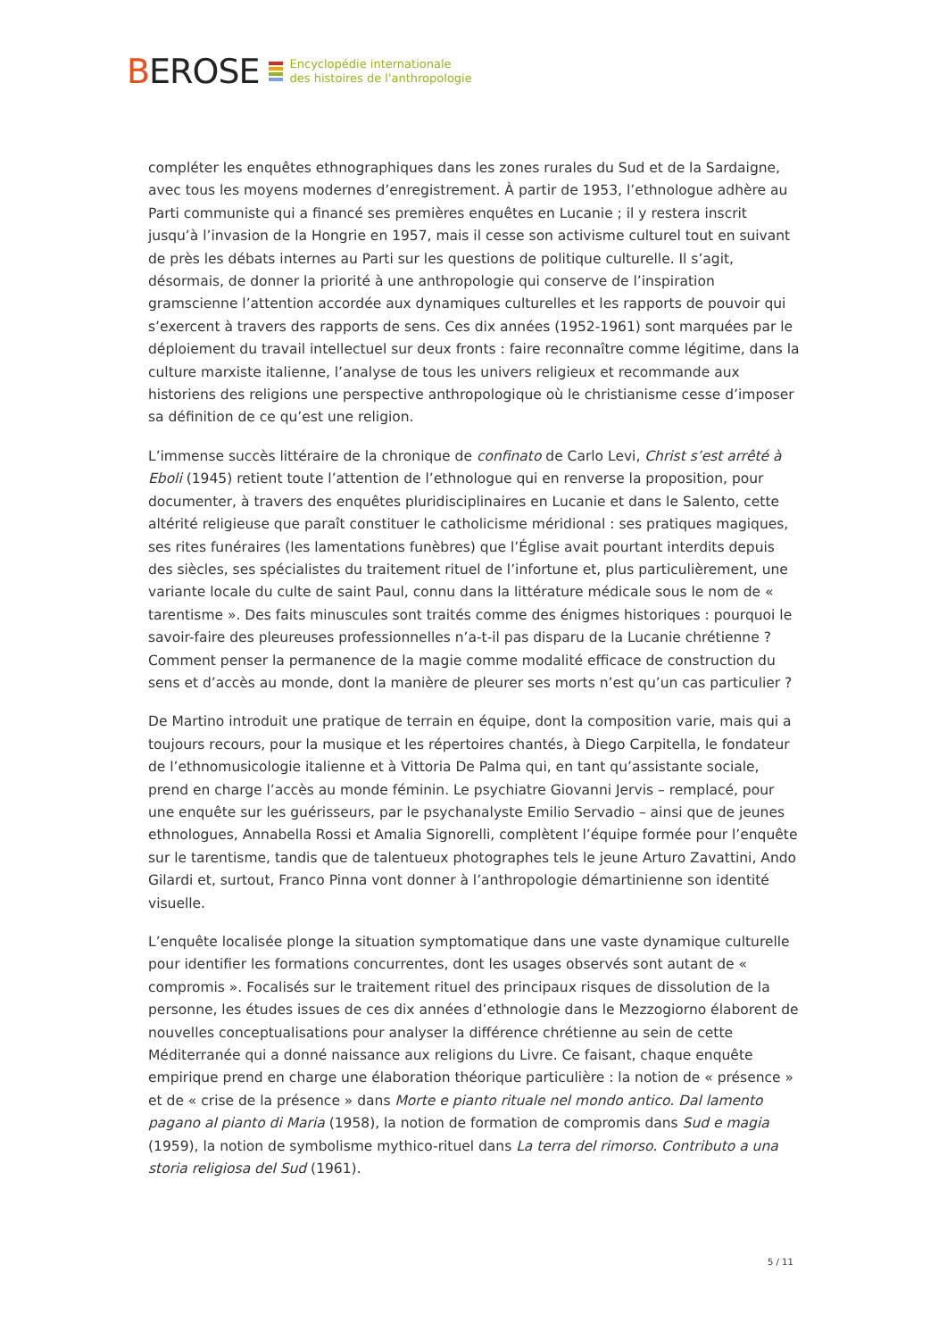BEROSE
Encyclopédie internationale
des histoires de l'anthropologie
compléter les enquêtes ethnographiques dans les zones rurales du Sud et de la Sardaigne, avec tous les moyens modernes d’enregistrement. À partir de 1953, l’ethnologue adhère au Parti communiste qui a financé ses premières enquêtes en Lucanie ; il y restera inscrit jusqu’à l’invasion de la Hongrie en 1957, mais il cesse son activisme culturel tout en suivant de près les débats internes au Parti sur les questions de politique culturelle. Il s’agit, désormais, de donner la priorité à une anthropologie qui conserve de l’inspiration gramscienne l’attention accordée aux dynamiques culturelles et les rapports de pouvoir qui s’exercent à travers des rapports de sens. Ces dix années (1952-1961) sont marquées par le déploiement du travail intellectuel sur deux fronts : faire reconnaître comme légitime, dans la culture marxiste italienne, l’analyse de tous les univers religieux et recommande aux historiens des religions une perspective anthropologique où le christianisme cesse d’imposer sa définition de ce qu’est une religion.
L’immense succès littéraire de la chronique de confinato de Carlo Levi, Christ s’est arrêté à Eboli (1945) retient toute l’attention de l’ethnologue qui en renverse la proposition, pour documenter, à travers des enquêtes pluridisciplinaires en Lucanie et dans le Salento, cette altérité religieuse que paraît constituer le catholicisme méridional : ses pratiques magiques, ses rites funéraires (les lamentations funèbres) que l’Église avait pourtant interdits depuis des siècles, ses spécialistes du traitement rituel de l’infortune et, plus particulièrement, une variante locale du culte de saint Paul, connu dans la littérature médicale sous le nom de « tarentisme ». Des faits minuscules sont traités comme des énigmes historiques : pourquoi le savoir-faire des pleureuses professionnelles n’a-t-il pas disparu de la Lucanie chrétienne ? Comment penser la permanence de la magie comme modalité efficace de construction du sens et d’accès au monde, dont la manière de pleurer ses morts n’est qu’un cas particulier ?
De Martino introduit une pratique de terrain en équipe, dont la composition varie, mais qui a toujours recours, pour la musique et les répertoires chantés, à Diego Carpitella, le fondateur de l’ethnomusicologie italienne et à Vittoria De Palma qui, en tant qu’assistante sociale, prend en charge l’accès au monde féminin. Le psychiatre Giovanni Jervis – remplacé, pour une enquête sur les guérisseurs, par le psychanalyste Emilio Servadio – ainsi que de jeunes ethnologues, Annabella Rossi et Amalia Signorelli, complètent l’équipe formée pour l’enquête sur le tarentisme, tandis que de talentueux photographes tels le jeune Arturo Zavattini, Ando Gilardi et, surtout, Franco Pinna vont donner à l’anthropologie démartinienne son identité visuelle.
L’enquête localisée plonge la situation symptomatique dans une vaste dynamique culturelle pour identifier les formations concurrentes, dont les usages observés sont autant de « compromis ». Focalisés sur le traitement rituel des principaux risques de dissolution de la personne, les études issues de ces dix années d’ethnologie dans le Mezzogiorno élaborent de nouvelles conceptualisations pour analyser la différence chrétienne au sein de cette Méditerranée qui a donné naissance aux religions du Livre. Ce faisant, chaque enquête empirique prend en charge une élaboration théorique particulière : la notion de « présence » et de « crise de la présence » dans Morte e pianto rituale nel mondo antico. Dal lamento pagano al pianto di Maria (1958), la notion de formation de compromis dans Sud e magia (1959), la notion de symbolisme mythico-rituel dans La terra del rimorso. Contributo a una storia religiosa del Sud (1961).
5 / 11